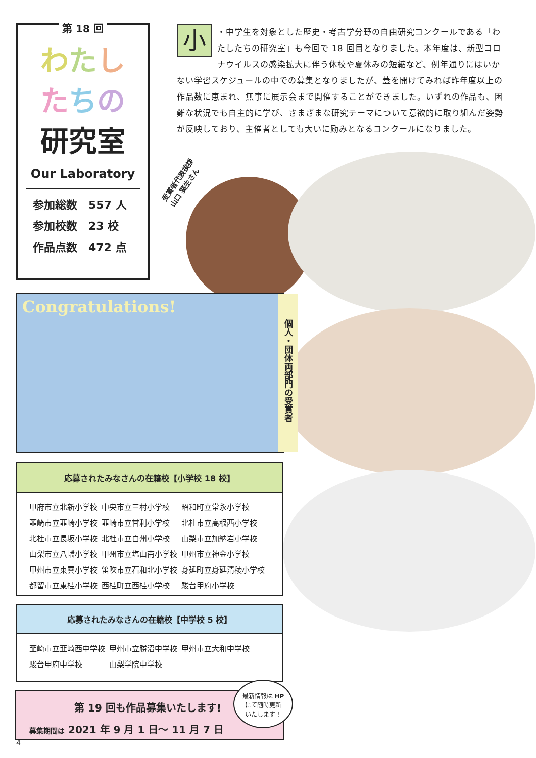第 18 回
わたし
たちの
研究室
Our Laboratory
参加総数　557 人
参加校数　23 校
作品点数　472 点
小 ・中学生を対象とした歴史・考古学分野の自由研究コンクールである「わたしたちの研究室」も今回で 18 回目となりました。本年度は、新型コロナウイルスの感染拡大に伴う休校や夏休みの短縮など、例年通りにはいかない学習スケジュールの中での募集となりましたが、蓋を開けてみれば昨年度以上の作品数に恵まれ、無事に展示会まで開催することができました。いずれの作品も、困難な状況でも自主的に学び、さまざまな研究テーマについて意欲的に取り組んだ姿勢が反映しており、主催者としても大いに励みとなるコンクールになりました。
受賞者代表挨拶 山口 葵生さん
Congratulations!
個人・団体両部門の受賞者
応募されたみなさんの在籍校【小学校 18 校】
| 甲府市立北新小学校 | 中央市立三村小学校 | 昭和町立常永小学校 |
| 韮崎市立韮崎小学校 | 韮崎市立甘利小学校 | 北杜市立高根西小学校 |
| 北杜市立長坂小学校 | 北杜市立白州小学校 | 山梨市立加納岩小学校 |
| 山梨市立八幡小学校 | 甲州市立塩山南小学校 | 甲州市立神金小学校 |
| 甲州市立東雲小学校 | 笛吹市立石和北小学校 | 身延町立身延清稜小学校 |
| 都留市立東桂小学校 | 西桂町立西桂小学校 | 駿台甲府小学校 |
応募されたみなさんの在籍校【中学校 5 校】
| 韮崎市立韮崎西中学校 | 甲州市立勝沼中学校 | 甲州市立大和中学校 |
| 駿台甲府中学校 | 山梨学院中学校 | |
第 19 回も作品募集いたします!
募集期間は 2021 年 9 月 1 日～ 11 月 7 日
最新情報は HP
にて随時更新
いたします！
4